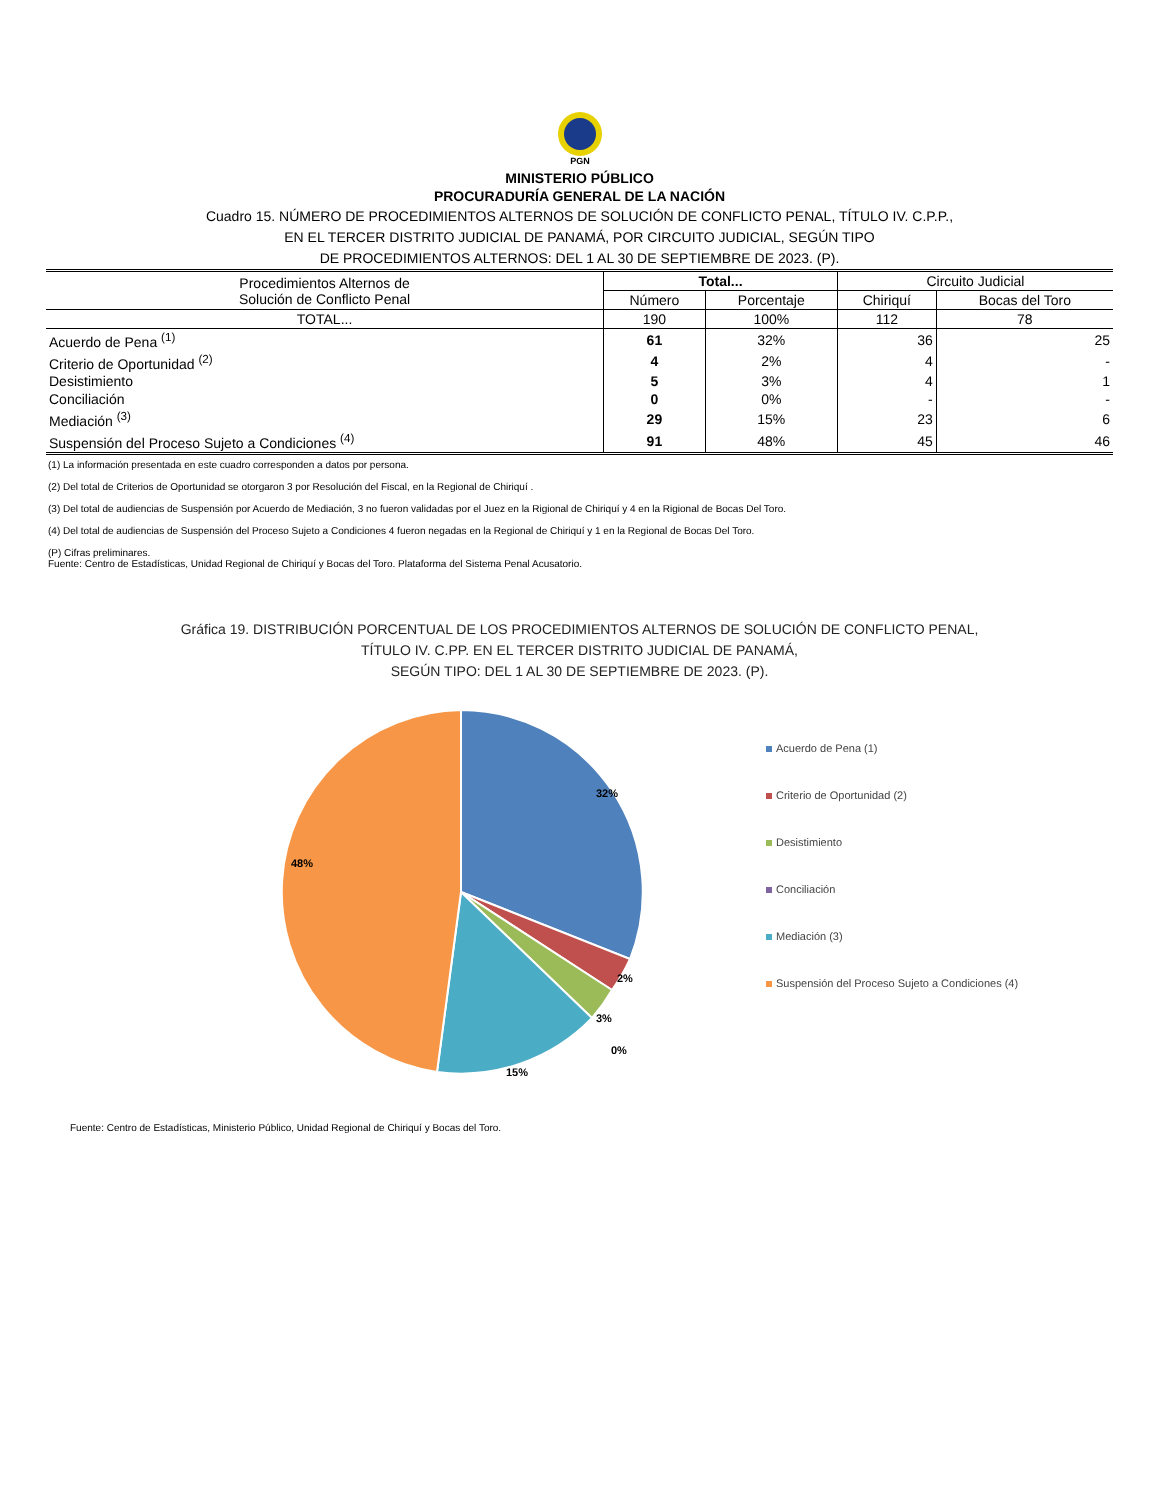PGN
MINISTERIO PÚBLICO
PROCURADURÍA GENERAL DE LA NACIÓN
Cuadro 15. NÚMERO DE PROCEDIMIENTOS ALTERNOS DE SOLUCIÓN DE CONFLICTO PENAL, TÍTULO IV. C.P.P.,
EN EL TERCER DISTRITO JUDICIAL DE PANAMÁ, POR CIRCUITO JUDICIAL, SEGÚN TIPO
DE PROCEDIMIENTOS ALTERNOS: DEL 1 AL 30 DE SEPTIEMBRE DE 2023. (P).
| Procedimientos Alternos de Solución de Conflicto Penal | Total... | | Circuito Judicial | |
| --- | --- | --- | --- | --- |
| | Número | Porcentaje | Chiriquí | Bocas del Toro |
| TOTAL... | 190 | 100% | 112 | 78 |
| Acuerdo de Pena <sup>(1)</sup> | 61 | 32% | 36 | 25 |
| Criterio de Oportunidad <sup>(2)</sup> | 4 | 2% | 4 | - |
| Desistimiento | 5 | 3% | 4 | 1 |
| Conciliación | 0 | 0% | - | - |
| Mediación <sup>(3)</sup> | 29 | 15% | 23 | 6 |
| Suspensión del Proceso Sujeto a Condiciones <sup>(4)</sup> | 91 | 48% | 45 | 46 |
(1) La información presentada en este cuadro corresponden a datos por persona.
(2) Del total de Criterios de Oportunidad se otorgaron 3 por Resolución del Fiscal, en la Regional de Chiriquí .
(3) Del total de audiencias de Suspensión por Acuerdo de Mediación, 3 no fueron validadas por el Juez en la Rigional de Chiriquí y 4 en la Rigional de Bocas Del Toro.
(4) Del total de audiencias de Suspensión del Proceso Sujeto a Condiciones 4 fueron negadas en la Regional de Chiriquí y 1 en la Regional de Bocas Del Toro.
(P) Cifras preliminares.
Fuente: Centro de Estadísticas, Unidad Regional de Chiriquí y Bocas del Toro. Plataforma del Sistema Penal Acusatorio.
Gráfica 19. DISTRIBUCIÓN PORCENTUAL DE LOS PROCEDIMIENTOS ALTERNOS DE SOLUCIÓN DE CONFLICTO PENAL,
TÍTULO IV. C.PP. EN EL TERCER DISTRITO JUDICIAL DE PANAMÁ,
SEGÚN TIPO: DEL 1 AL 30 DE SEPTIEMBRE DE 2023. (P).
32%
2%
3%
0%
15%
48%
Acuerdo de Pena (1)
Criterio de Oportunidad (2)
Desistimiento
Conciliación
Mediación (3)
Suspensión del Proceso Sujeto a Condiciones (4)
Fuente: Centro de Estadísticas, Ministerio Público, Unidad Regional de Chiriquí y Bocas del Toro.